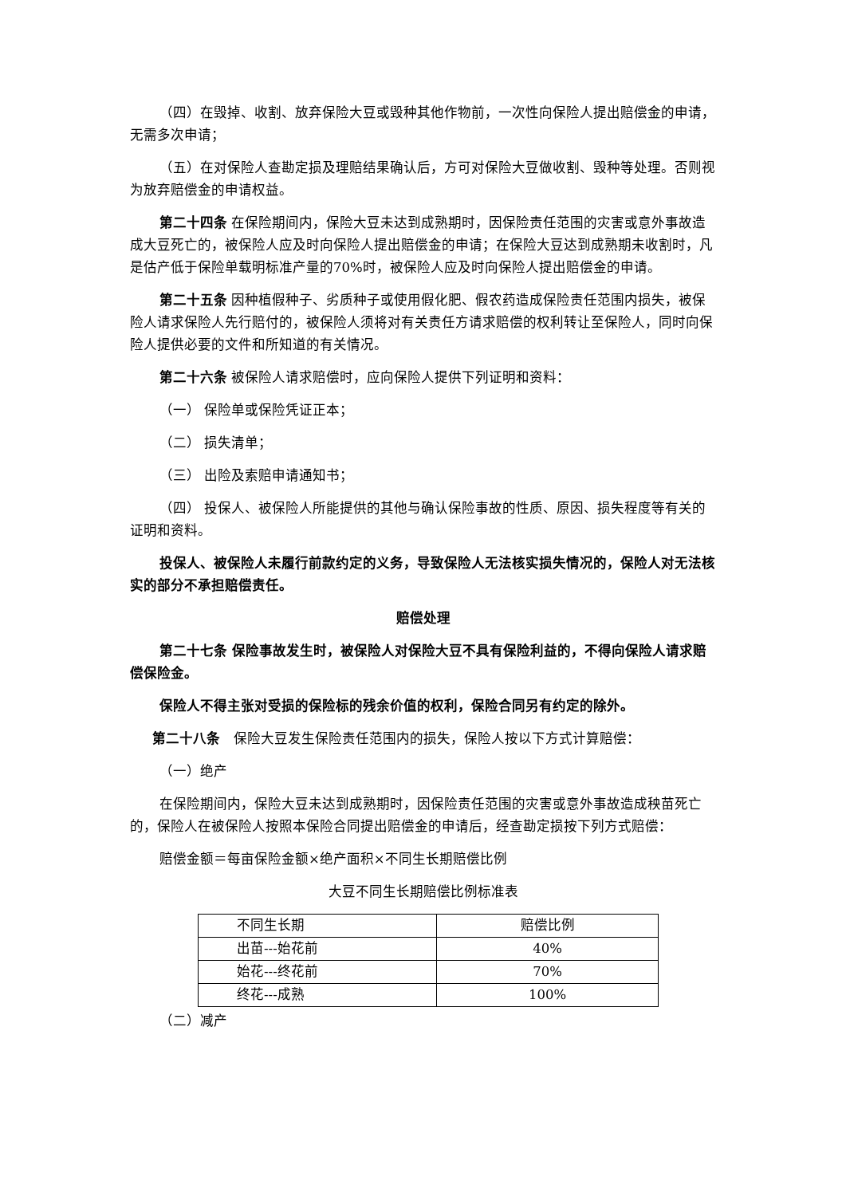（四）在毁掉、收割、放弃保险大豆或毁种其他作物前，一次性向保险人提出赔偿金的申请，无需多次申请；
（五）在对保险人查勘定损及理赔结果确认后，方可对保险大豆做收割、毁种等处理。否则视为放弃赔偿金的申请权益。
第二十四条 在保险期间内，保险大豆未达到成熟期时，因保险责任范围的灾害或意外事故造成大豆死亡的，被保险人应及时向保险人提出赔偿金的申请；在保险大豆达到成熟期未收割时，凡是估产低于保险单载明标准产量的70%时，被保险人应及时向保险人提出赔偿金的申请。
第二十五条 因种植假种子、劣质种子或使用假化肥、假农药造成保险责任范围内损失，被保险人请求保险人先行赔付的，被保险人须将对有关责任方请求赔偿的权利转让至保险人，同时向保险人提供必要的文件和所知道的有关情况。
第二十六条 被保险人请求赔偿时，应向保险人提供下列证明和资料：
（一） 保险单或保险凭证正本；
（二） 损失清单；
（三） 出险及索赔申请通知书；
（四） 投保人、被保险人所能提供的其他与确认保险事故的性质、原因、损失程度等有关的证明和资料。
投保人、被保险人未履行前款约定的义务，导致保险人无法核实损失情况的，保险人对无法核实的部分不承担赔偿责任。
赔偿处理
第二十七条 保险事故发生时，被保险人对保险大豆不具有保险利益的，不得向保险人请求赔偿保险金。
保险人不得主张对受损的保险标的残余价值的权利，保险合同另有约定的除外。
第二十八条　保险大豆发生保险责任范围内的损失，保险人按以下方式计算赔偿：
（一）绝产
在保险期间内，保险大豆未达到成熟期时，因保险责任范围的灾害或意外事故造成秧苗死亡的，保险人在被保险人按照本保险合同提出赔偿金的申请后，经查勘定损按下列方式赔偿：
赔偿金额＝每亩保险金额×绝产面积×不同生长期赔偿比例
大豆不同生长期赔偿比例标准表
| 不同生长期 | 赔偿比例 |
| 出苗---始花前 | 40% |
| 始花---终花前 | 70% |
| 终花---成熟 | 100% |
（二）减产